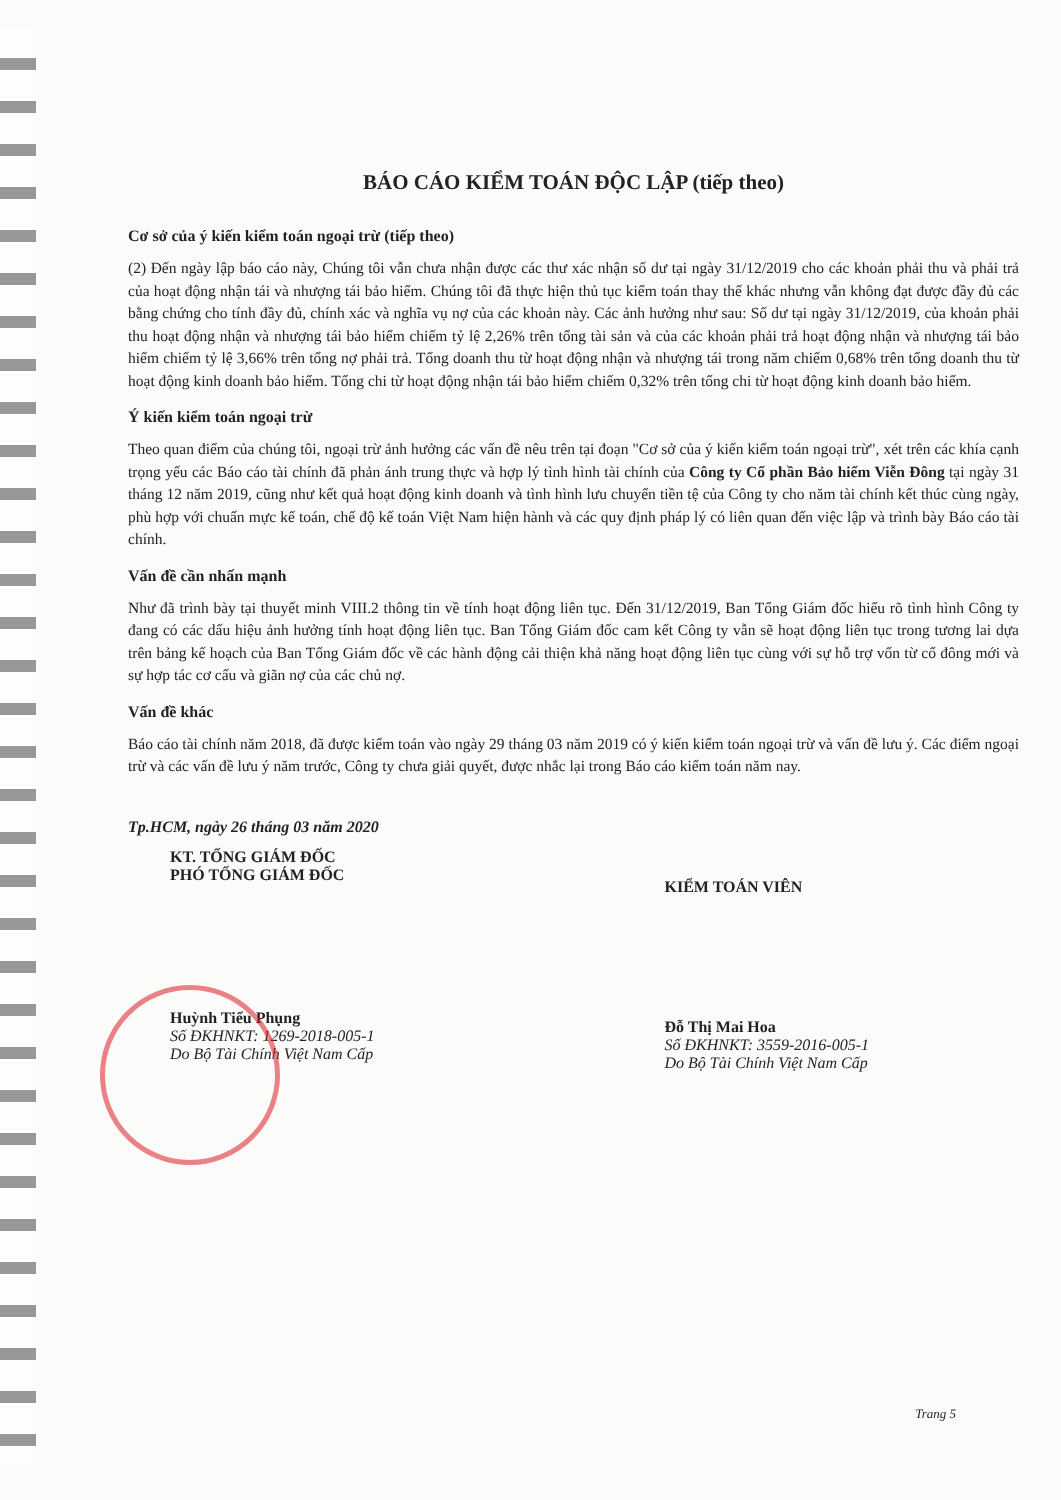BÁO CÁO KIỂM TOÁN ĐỘC LẬP (tiếp theo)
Cơ sở của ý kiến kiểm toán ngoại trừ (tiếp theo)
(2) Đến ngày lập báo cáo này, Chúng tôi vẫn chưa nhận được các thư xác nhận số dư tại ngày 31/12/2019 cho các khoản phải thu và phải trả của hoạt động nhận tái và nhượng tái bảo hiểm. Chúng tôi đã thực hiện thủ tục kiểm toán thay thế khác nhưng vẫn không đạt được đầy đủ các bằng chứng cho tính đầy đủ, chính xác và nghĩa vụ nợ của các khoản này. Các ảnh hưởng như sau: Số dư tại ngày 31/12/2019, của khoản phải thu hoạt động nhận và nhượng tái bảo hiểm chiếm tỷ lệ 2,26% trên tổng tài sản và của các khoản phải trả hoạt động nhận và nhượng tái bảo hiểm chiếm tỷ lệ 3,66% trên tổng nợ phải trả. Tổng doanh thu từ hoạt động nhận và nhượng tái trong năm chiếm 0,68% trên tổng doanh thu từ hoạt động kinh doanh bảo hiểm. Tổng chi từ hoạt động nhận tái bảo hiểm chiếm 0,32% trên tổng chi từ hoạt động kinh doanh bảo hiểm.
Ý kiến kiểm toán ngoại trừ
Theo quan điểm của chúng tôi, ngoại trừ ảnh hưởng các vấn đề nêu trên tại đoạn "Cơ sở của ý kiến kiểm toán ngoại trừ", xét trên các khía cạnh trọng yếu các Báo cáo tài chính đã phản ánh trung thực và hợp lý tình hình tài chính của Công ty Cổ phần Bảo hiểm Viễn Đông tại ngày 31 tháng 12 năm 2019, cũng như kết quả hoạt động kinh doanh và tình hình lưu chuyển tiền tệ của Công ty cho năm tài chính kết thúc cùng ngày, phù hợp với chuẩn mực kế toán, chế độ kế toán Việt Nam hiện hành và các quy định pháp lý có liên quan đến việc lập và trình bày Báo cáo tài chính.
Vấn đề cần nhấn mạnh
Như đã trình bày tại thuyết minh VIII.2 thông tin về tính hoạt động liên tục. Đến 31/12/2019, Ban Tổng Giám đốc hiểu rõ tình hình Công ty đang có các dấu hiệu ảnh hưởng tính hoạt động liên tục. Ban Tổng Giám đốc cam kết Công ty vẫn sẽ hoạt động liên tục trong tương lai dựa trên bảng kế hoạch của Ban Tổng Giám đốc về các hành động cải thiện khả năng hoạt động liên tục cùng với sự hỗ trợ vốn từ cổ đông mới và sự hợp tác cơ cấu và giãn nợ của các chủ nợ.
Vấn đề khác
Báo cáo tài chính năm 2018, đã được kiểm toán vào ngày 29 tháng 03 năm 2019 có ý kiến kiểm toán ngoại trừ và vấn đề lưu ý. Các điểm ngoại trừ và các vấn đề lưu ý năm trước, Công ty chưa giải quyết, được nhắc lại trong Báo cáo kiểm toán năm nay.
Tp.HCM, ngày 26 tháng 03 năm 2020
KT. TỔNG GIÁM ĐỐC
PHÓ TỔNG GIÁM ĐỐC
Huỳnh Tiểu Phụng
Số ĐKHNKT: 1269-2018-005-1
Do Bộ Tài Chính Việt Nam Cấp
KIỂM TOÁN VIÊN
Đỗ Thị Mai Hoa
Số ĐKHNKT: 3559-2016-005-1
Do Bộ Tài Chính Việt Nam Cấp
Trang 5